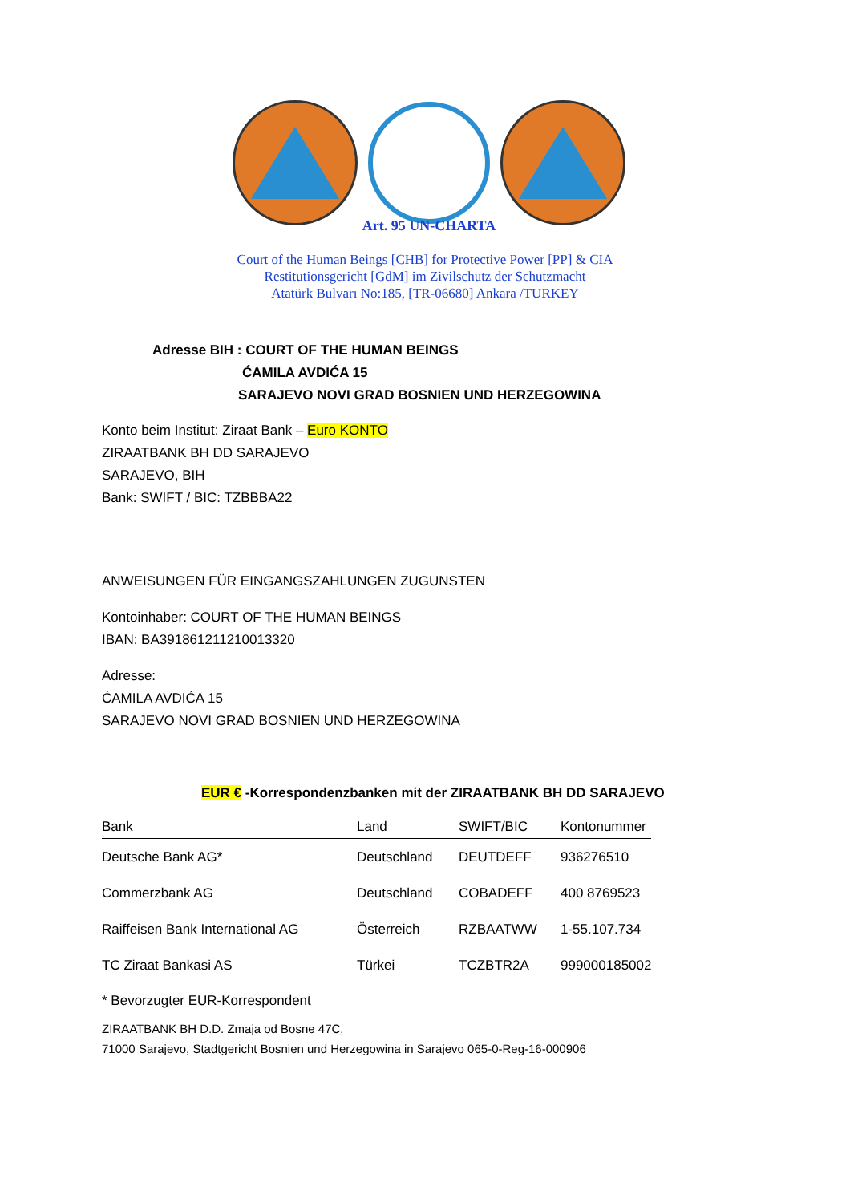Art. 95 UN-CHARTA
Court of the Human Beings [CHB] for Protective Power [PP] & CIA
Restitutionsgericht [GdM] im Zivilschutz der Schutzmacht
Atatürk Bulvarı No:185, [TR-06680] Ankara /TURKEY
Adresse BIH : COURT OF THE HUMAN BEINGS
ĆAMILA AVDIĆA 15
SARAJEVO NOVI GRAD BOSNIEN UND HERZEGOWINA
Konto beim Institut: Ziraat Bank – Euro KONTO
ZIRAATBANK BH DD SARAJEVO
SARAJEVO, BIH
Bank: SWIFT / BIC: TZBBBA22
ANWEISUNGEN FÜR EINGANGSZAHLUNGEN ZUGUNSTEN
Kontoinhaber: COURT OF THE HUMAN BEINGS
IBAN: BA391861211210013320
Adresse:
ĆAMILA AVDIĆA 15
SARAJEVO NOVI GRAD BOSNIEN UND HERZEGOWINA
EUR € -Korrespondenzbanken mit der ZIRAATBANK BH DD SARAJEVO
| Bank | Land | SWIFT/BIC | Kontonummer |
| --- | --- | --- | --- |
| Deutsche Bank AG* | Deutschland | DEUTDEFF | 936276510 |
| Commerzbank AG | Deutschland | COBADEFF | 400 8769523 |
| Raiffeisen Bank International AG | Österreich | RZBAATWW | 1-55.107.734 |
| TC Ziraat Bankasi AS | Türkei | TCZBTR2A | 999000185002 |
* Bevorzugter EUR-Korrespondent
ZIRAATBANK BH D.D. Zmaja od Bosne 47C,
71000 Sarajevo, Stadtgericht Bosnien und Herzegowina in Sarajevo 065-0-Reg-16-000906